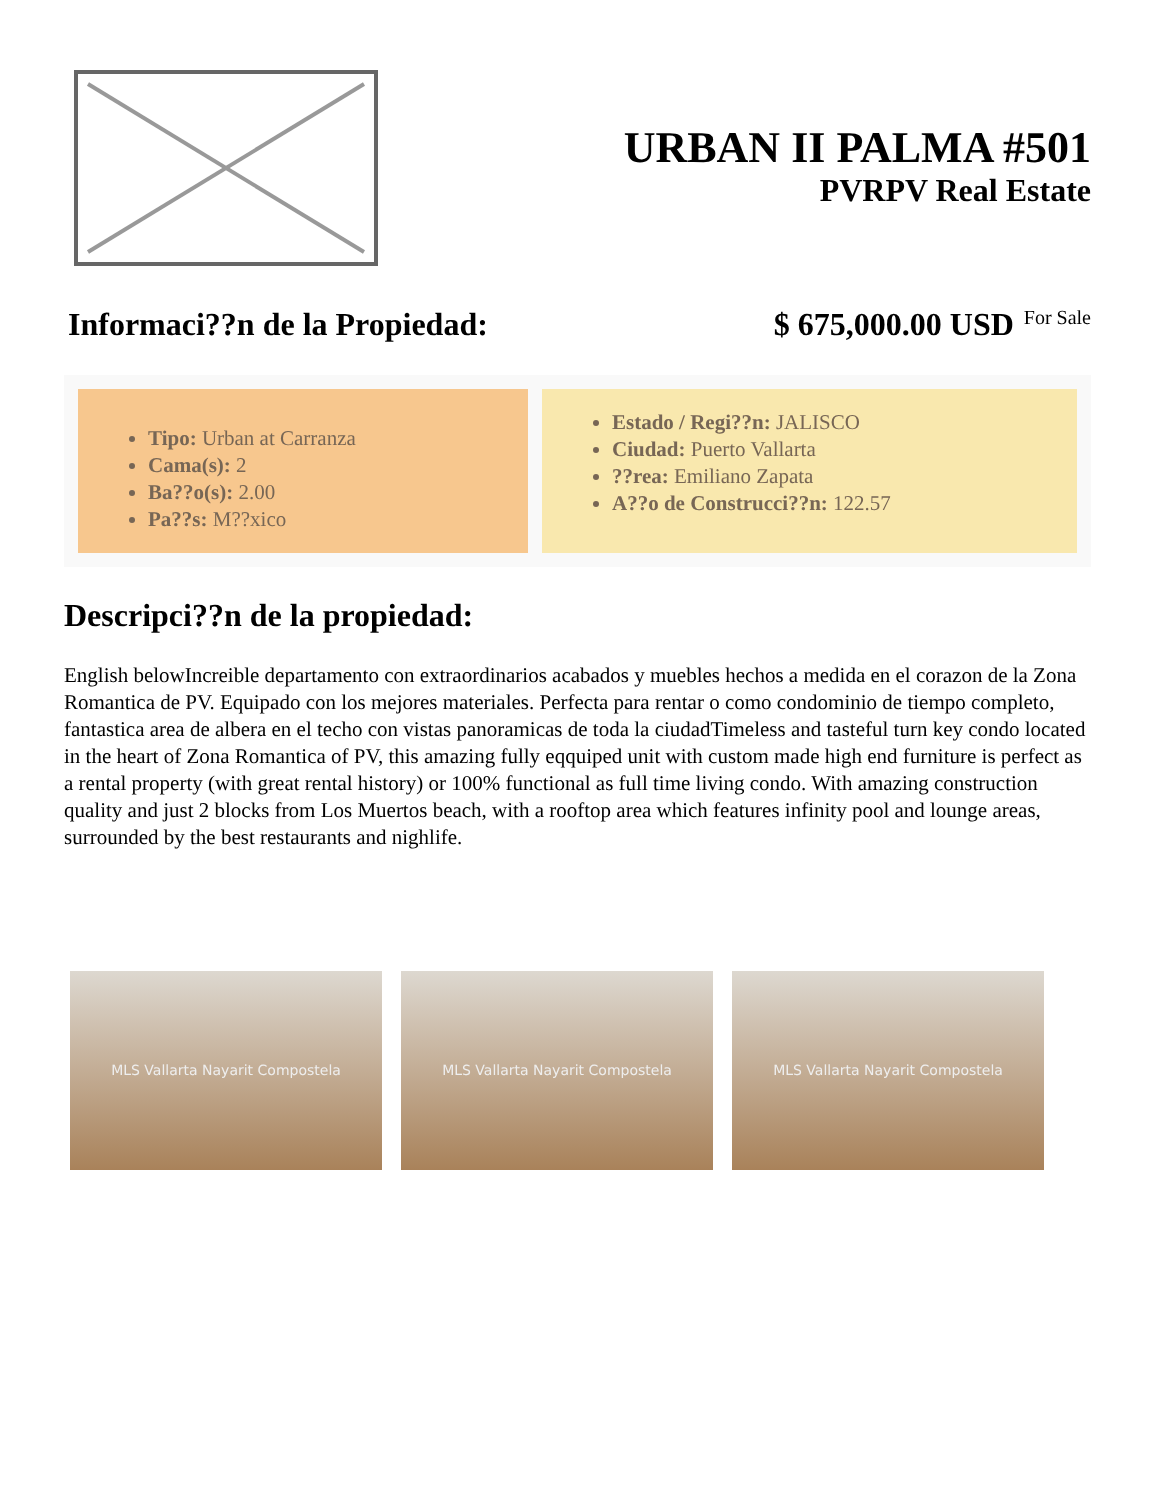URBAN II PALMA #501
PVRPV Real Estate
Informaci??n de la Propiedad: $ 675,000.00 USD For Sale
Tipo: Urban at Carranza
Cama(s): 2
Ba??o(s): 2.00
Pa??s: M??xico
Estado / Regi??n: JALISCO
Ciudad: Puerto Vallarta
??rea: Emiliano Zapata
A??o de Construcci??n: 122.57
Descripci??n de la propiedad:
English belowIncreible departamento con extraordinarios acabados y muebles hechos a medida en el corazon de la Zona Romantica de PV. Equipado con los mejores materiales. Perfecta para rentar o como condominio de tiempo completo, fantastica area de albera en el techo con vistas panoramicas de toda la ciudadTimeless and tasteful turn key condo located in the heart of Zona Romantica of PV, this amazing fully eqquiped unit with custom made high end furniture is perfect as a rental property (with great rental history) or 100% functional as full time living condo. With amazing construction quality and just 2 blocks from Los Muertos beach, with a rooftop area which features infinity pool and lounge areas, surrounded by the best restaurants and nighlife.
MLS Vallarta Nayarit Compostela MLS Vallarta Nayarit Compostela MLS Vallarta Nayarit Compostela